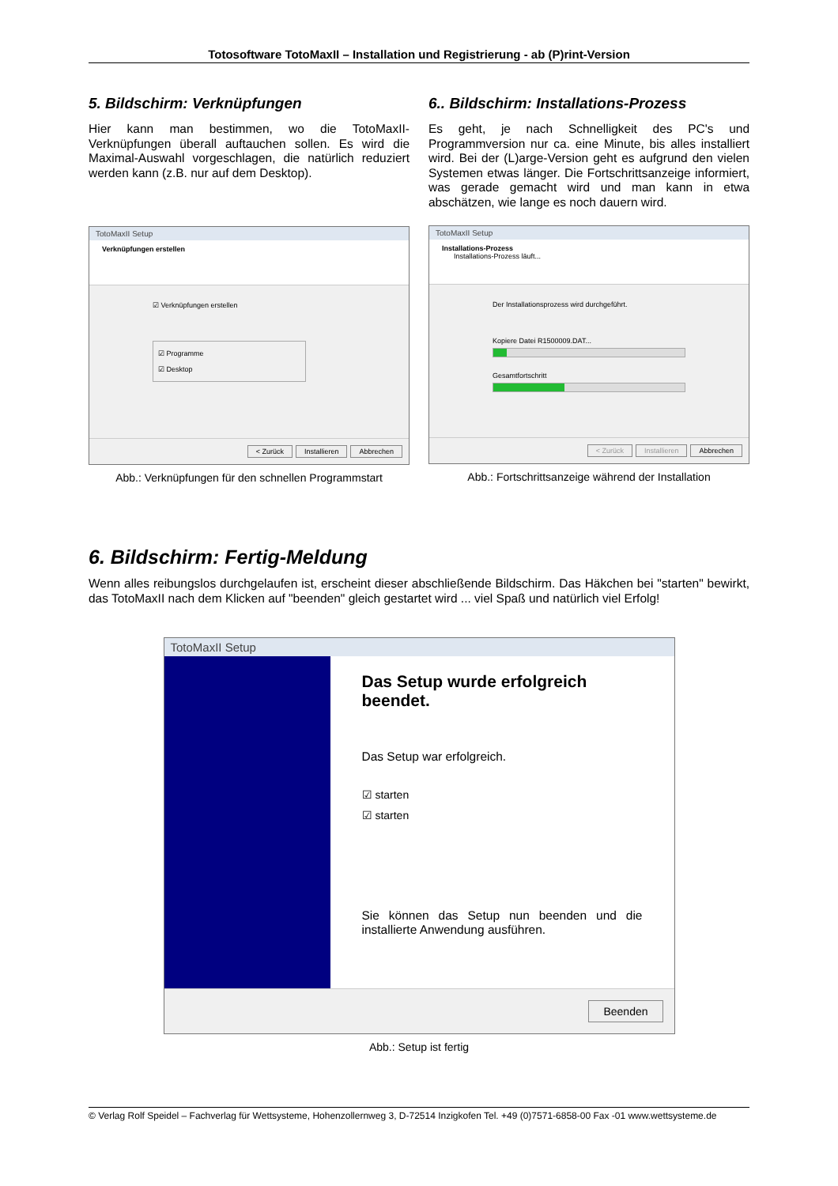Totosoftware TotoMaxII – Installation und Registrierung - ab (P)rint-Version
5. Bildschirm: Verknüpfungen
Hier kann man bestimmen, wo die TotoMaxII-Verknüpfungen überall auftauchen sollen. Es wird die Maximal-Auswahl vorgeschlagen, die natürlich reduziert werden kann (z.B. nur auf dem Desktop).
TotoMaxII Setup
Verknüpfungen erstellen
☑ Verknüpfungen erstellen
☑ Programme
☑ Desktop
< Zurück Installieren Abbrechen
Abb.: Verknüpfungen für den schnellen Programmstart
6.. Bildschirm: Installations-Prozess
Es geht, je nach Schnelligkeit des PC's und Programmversion nur ca. eine Minute, bis alles installiert wird. Bei der (L)arge-Version geht es aufgrund den vielen Systemen etwas länger. Die Fortschrittsanzeige informiert, was gerade gemacht wird und man kann in etwa abschätzen, wie lange es noch dauern wird.
TotoMaxII Setup
Installations-Prozess
Installations-Prozess läuft...
Der Installationsprozess wird durchgeführt.
Kopiere Datei R1500009.DAT...
Gesamtfortschritt
< Zurück Installieren Abbrechen
Abb.: Fortschrittsanzeige während der Installation
6. Bildschirm: Fertig-Meldung
Wenn alles reibungslos durchgelaufen ist, erscheint dieser abschließende Bildschirm. Das Häkchen bei "starten" bewirkt, das TotoMaxII nach dem Klicken auf "beenden" gleich gestartet wird ... viel Spaß und natürlich viel Erfolg!
TotoMaxII Setup
Das Setup wurde erfolgreich
beendet.
Das Setup war erfolgreich.
☑ starten
☑ starten
Sie können das Setup nun beenden und die installierte Anwendung ausführen.
Beenden
Abb.: Setup ist fertig
© Verlag Rolf Speidel – Fachverlag für Wettsysteme, Hohenzollernweg 3, D-72514 Inzigkofen Tel. +49 (0)7571-6858-00 Fax -01 www.wettsysteme.de